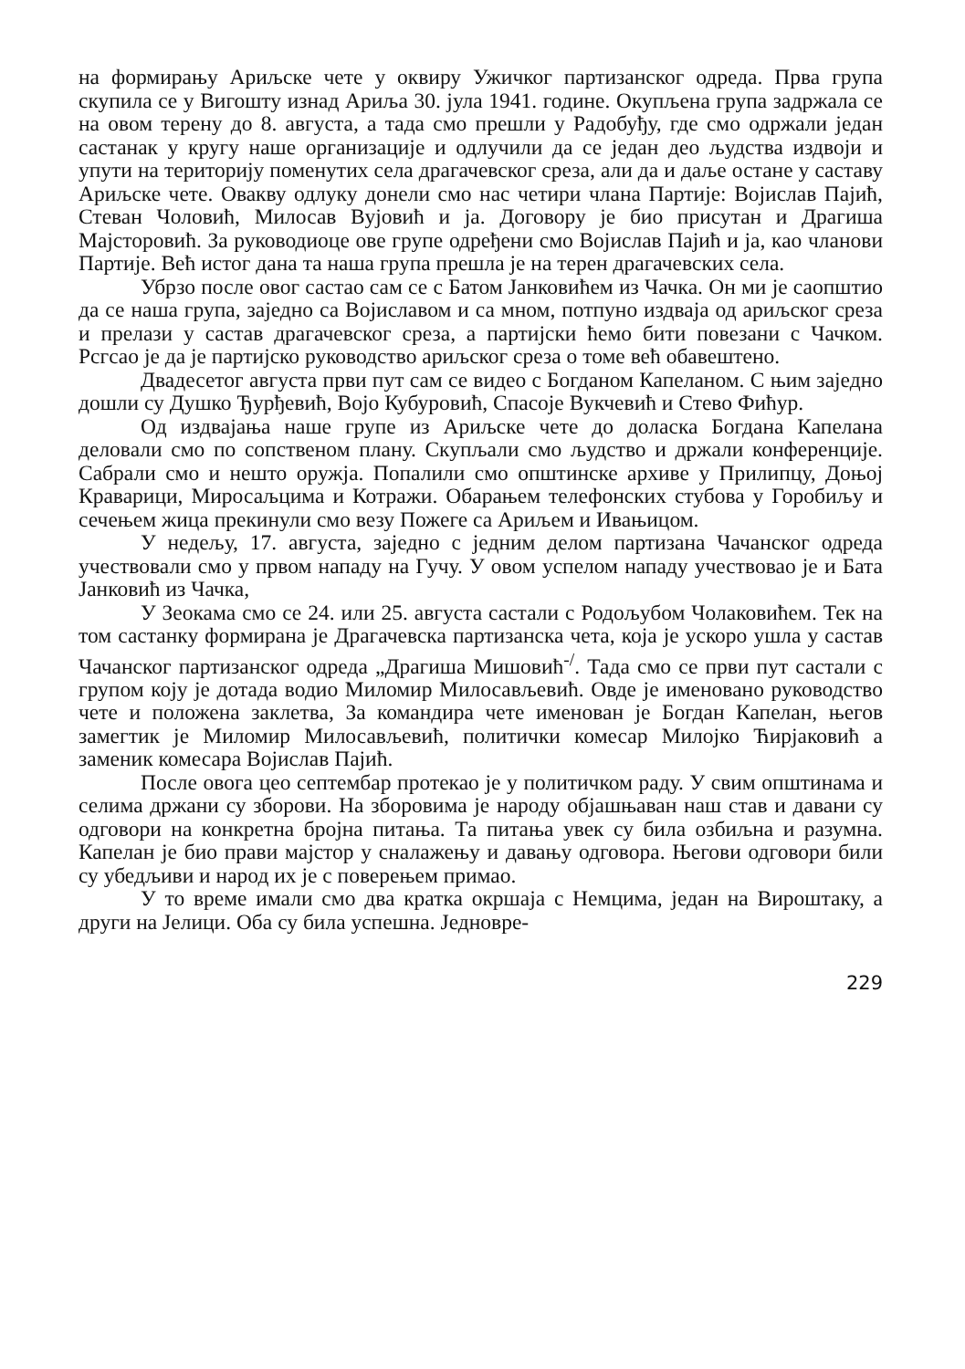на формирању Ариљске чете у оквиру Ужичког партизанског одреда. Прва група скупила се у Вигошту изнад Ариља 30. јула 1941. године. Окупљена група задржала се на овом терену до 8. августа, а тада смо прешли у Радобуђу, где смо одржали један састанак у кругу наше организације и одлучили да се један део људства издвоји и упути на територију поменутих села драгачевског среза, али да и даље остане у саставу Ариљске чете. Овакву одлуку донели смо нас четири члана Партије: Војислав Пајић, Стеван Чоловић, Милосав Вујовић и ја. Договору је био присутан и Драгиша Мајсторовић. За руководиоце ове групе одређени смо Војислав Пајић и ја, као чланови Партије. Већ истог дана та наша група прешла је на терен драгачевских села.
Убрзо после овог састао сам се с Батом Јанковићем из Чачка. Он ми је саопштио да се наша група, заједно са Војиславом и са мном, потпуно издваја од ариљског среза и прелази у састав драгачевског среза, а партијски ћемо бити повезани с Чачком. Рсгсао је да је партијско руководство ариљског среза о томе већ обавештено.
Двадесетог августа први пут сам се видео с Богданом Капеланом. С њим заједно дошли су Душко Ђурђевић, Војо Кубуровић, Спасоје Вукчевић и Стево Фићур.
Од издвајања наше групе из Ариљске чете до доласка Богдана Капелана деловали смо по сопственом плану. Скупљали смо људство и држали конференције. Сабрали смо и нешто оружја. Попалили смо општинске архиве у Прилипцу, Доњој Краварици, Миросаљцима и Котражи. Обарањем телефонских стубова у Горобиљу и сечењем жица прекинули смо везу Пожеге са Ариљем и Ивањицом.
У недељу, 17. августа, заједно с једним делом партизана Чачанског одреда учествовали смо у првом нападу на Гучу. У овом успелом нападу учествовао је и Бата Јанковић из Чачка,
У Зеокама смо се 24. или 25. августа састали с Родољубом Чолаковићем. Тек на том састанку формирана је Драгачевска партизанска чета, која је ускоро ушла у састав Чачанског партизанског одреда „Драгиша Мишовић<sup>-/</sup>. Тада смо се први пут састали с групом коју је дотада водио Миломир Милосављевић. Овде је именовано руководство чете и положена заклетва, За командира чете именован је Богдан Капелан, његов замегтик је Миломир Милосављевић, политички комесар Милојко Ћирјаковић а заменик комесара Војислав Пајић.
После овога цео септембар протекао је у политичком раду. У свим општинама и селима држани су зборови. На зборовима је народу објашњаван наш став и давани су одговори на конкретна бројна питања. Та питања увек су била озбиљна и разумна. Капелан је био прави мајстор у сналажењу и давању одговора. Његови одговори били су убедљиви и народ их је с поверењем примао.
У то време имали смо два кратка окршаја с Немцима, један на Вироштаку, а други на Јелици. Оба су била успешна. Једновре-
229